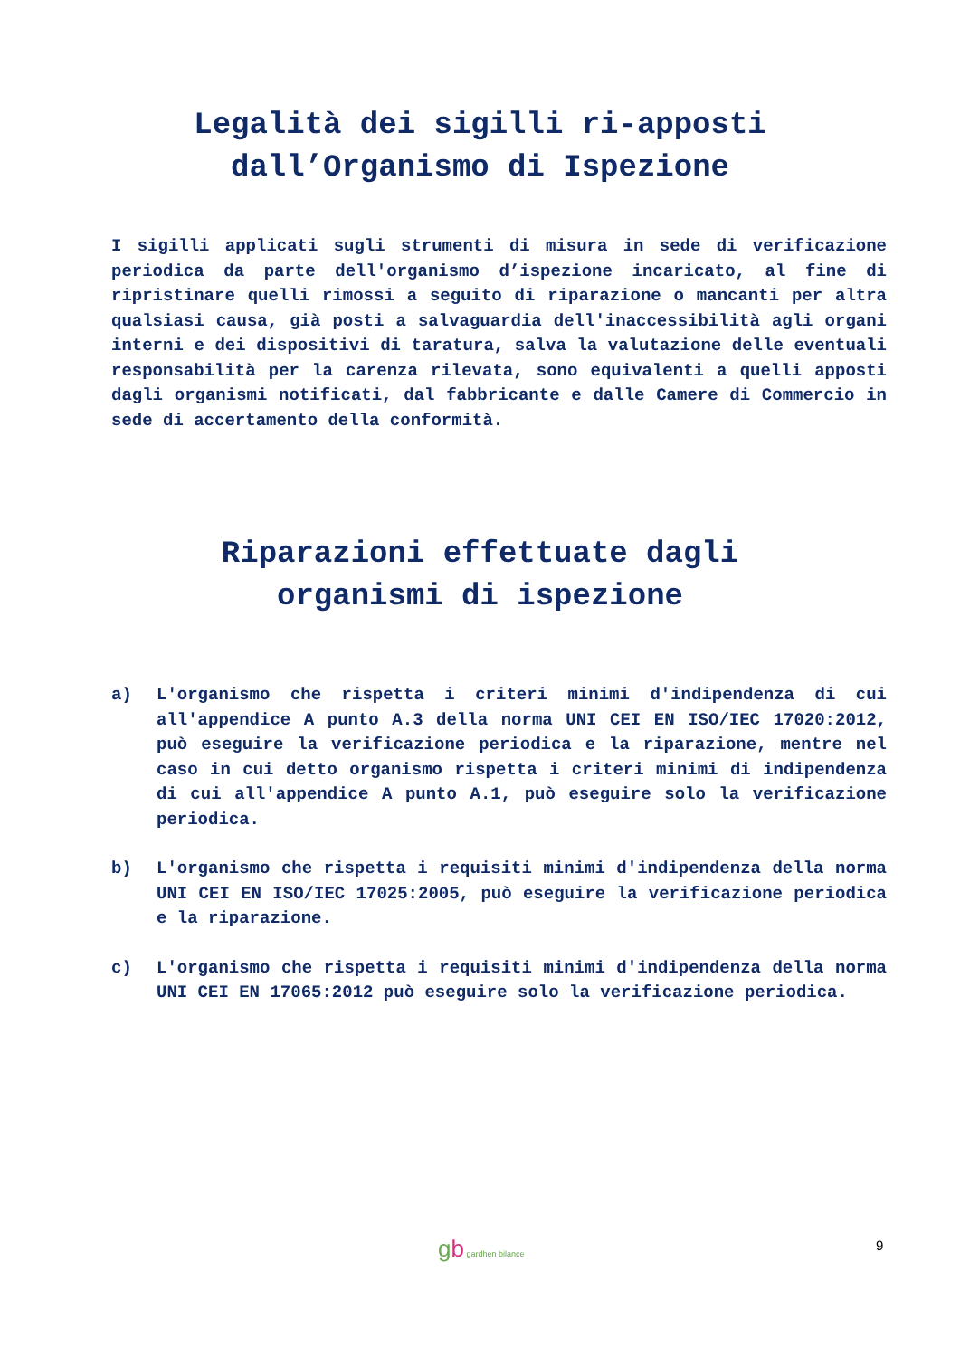Legalità dei sigilli ri-apposti
dall’Organismo di Ispezione
I sigilli applicati sugli strumenti di misura in sede di verificazione periodica da parte dell'organismo d’ispezione incaricato, al fine di ripristinare quelli rimossi a seguito di riparazione o mancanti per altra qualsiasi causa, già posti a salvaguardia dell'inaccessibilità agli organi interni e dei dispositivi di taratura, salva la valutazione delle eventuali responsabilità per la carenza rilevata, sono equivalenti a quelli apposti dagli organismi notificati, dal fabbricante e dalle Camere di Commercio in sede di accertamento della conformità.
Riparazioni effettuate dagli
organismi di ispezione
a) L'organismo che rispetta i criteri minimi d'indipendenza di cui all'appendice A punto A.3 della norma UNI CEI EN ISO/IEC 17020:2012, può eseguire la verificazione periodica e la riparazione, mentre nel caso in cui detto organismo rispetta i criteri minimi di indipendenza di cui all'appendice A punto A.1, può eseguire solo la verificazione periodica.
b) L'organismo che rispetta i requisiti minimi d'indipendenza della norma UNI CEI EN ISO/IEC 17025:2005, può eseguire la verificazione periodica e la riparazione.
c) L'organismo che rispetta i requisiti minimi d'indipendenza della norma UNI CEI EN 17065:2012 può eseguire solo la verificazione periodica.
gb gardhen bilance 9